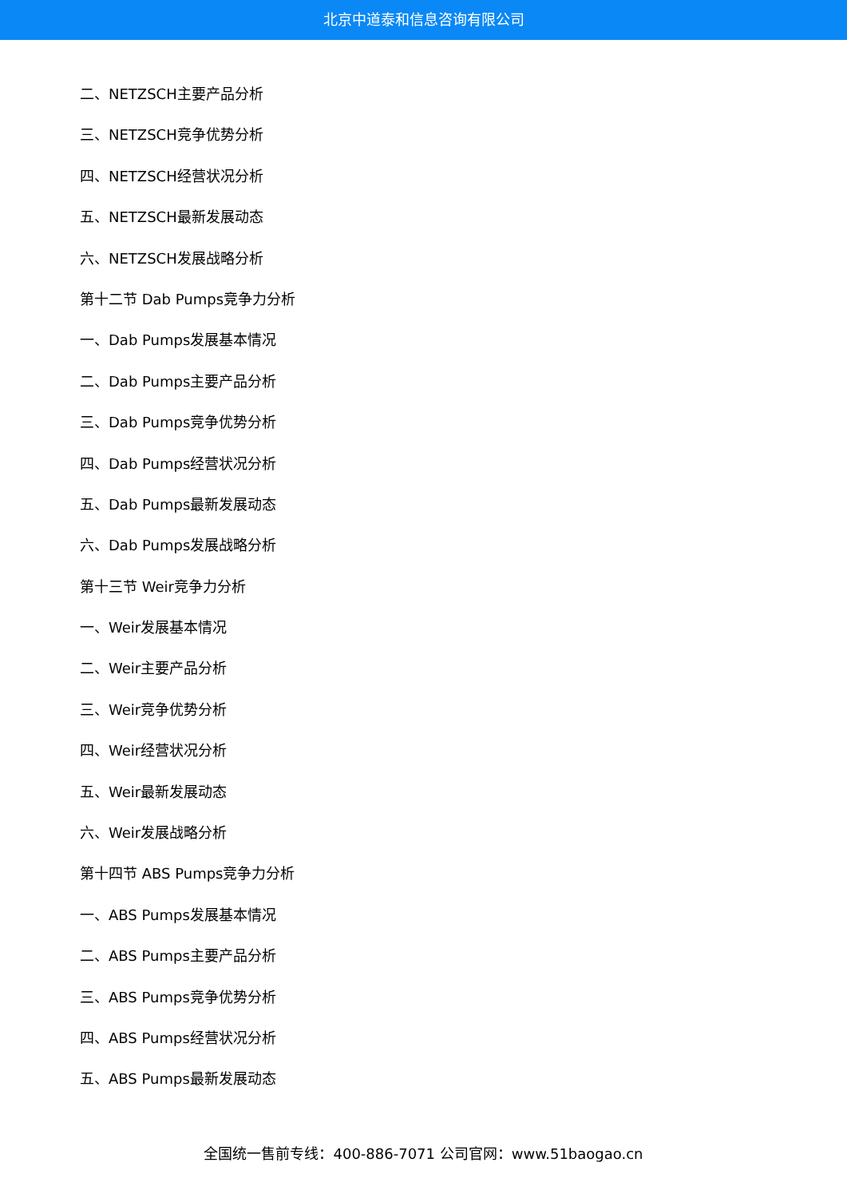北京中道泰和信息咨询有限公司
二、NETZSCH主要产品分析
三、NETZSCH竞争优势分析
四、NETZSCH经营状况分析
五、NETZSCH最新发展动态
六、NETZSCH发展战略分析
第十二节 Dab Pumps竞争力分析
一、Dab Pumps发展基本情况
二、Dab Pumps主要产品分析
三、Dab Pumps竞争优势分析
四、Dab Pumps经营状况分析
五、Dab Pumps最新发展动态
六、Dab Pumps发展战略分析
第十三节 Weir竞争力分析
一、Weir发展基本情况
二、Weir主要产品分析
三、Weir竞争优势分析
四、Weir经营状况分析
五、Weir最新发展动态
六、Weir发展战略分析
第十四节 ABS Pumps竞争力分析
一、ABS Pumps发展基本情况
二、ABS Pumps主要产品分析
三、ABS Pumps竞争优势分析
四、ABS Pumps经营状况分析
五、ABS Pumps最新发展动态
全国统一售前专线：400-886-7071 公司官网：www.51baogao.cn